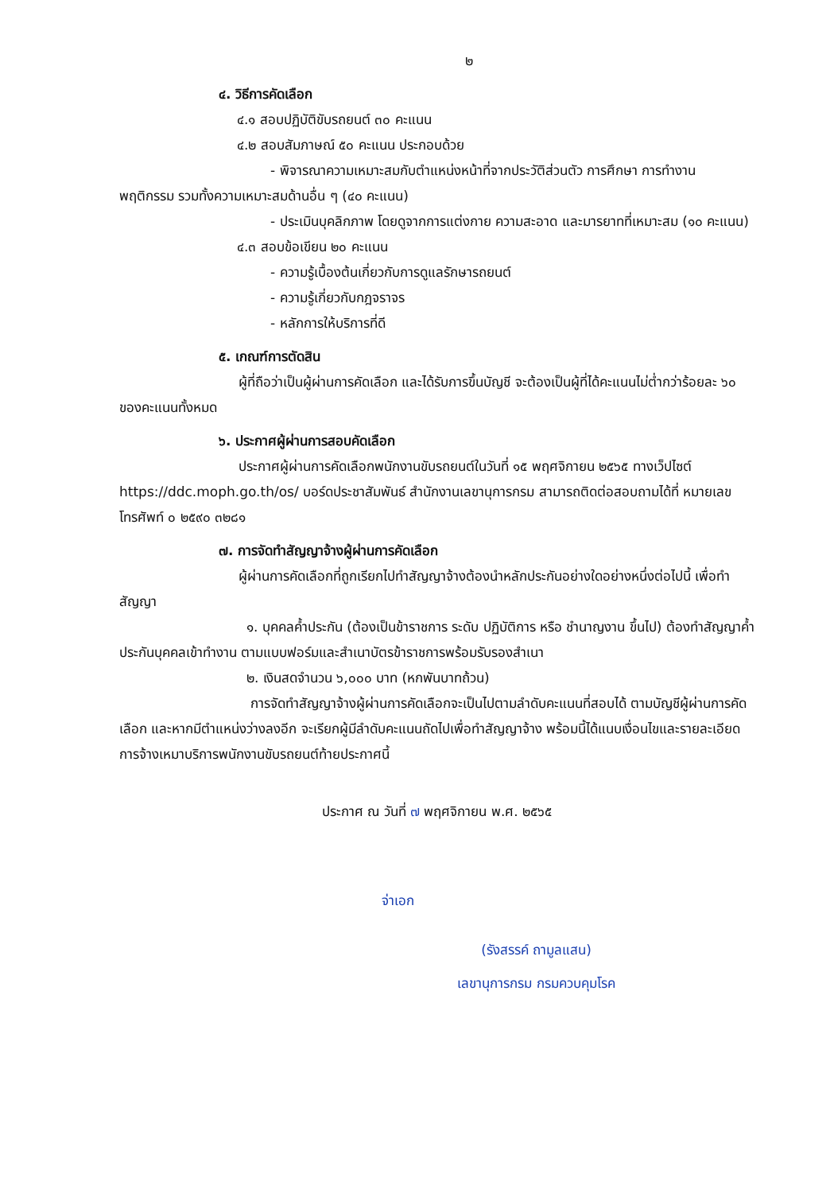๒
๔. วิธีการคัดเลือก
๔.๑ สอบปฏิบัติขับรถยนต์ ๓๐ คะแนน
๔.๒ สอบสัมภาษณ์ ๕๐ คะแนน ประกอบด้วย
- พิจารณาความเหมาะสมกับตำแหน่งหน้าที่จากประวัติส่วนตัว การศึกษา การทำงาน พฤติกรรม รวมทั้งความเหมาะสมด้านอื่น ๆ (๔๐ คะแนน)
- ประเมินบุคลิกภาพ โดยดูจากการแต่งกาย ความสะอาด และมารยาทที่เหมาะสม (๑๐ คะแนน)
๔.๓ สอบข้อเขียน ๒๐ คะแนน
- ความรู้เบื้องต้นเกี่ยวกับการดูแลรักษารถยนต์
- ความรู้เกี่ยวกับกฎจราจร
- หลักการให้บริการที่ดี
๕. เกณฑ์การตัดสิน
ผู้ที่ถือว่าเป็นผู้ผ่านการคัดเลือก และได้รับการขึ้นบัญชี จะต้องเป็นผู้ที่ได้คะแนนไม่ต่ำกว่าร้อยละ ๖๐ ของคะแนนทั้งหมด
๖. ประกาศผู้ผ่านการสอบคัดเลือก
ประกาศผู้ผ่านการคัดเลือกพนักงานขับรถยนต์ในวันที่ ๑๕ พฤศจิกายน ๒๕๖๕ ทางเว็ปไซต์ https://ddc.moph.go.th/os/ บอร์ดประชาสัมพันธ์ สำนักงานเลขานุการกรม สามารถติดต่อสอบถามได้ที่ หมายเลขโทรศัพท์ ๐ ๒๕๙๐ ๓๒๘๑
๗. การจัดทำสัญญาจ้างผู้ผ่านการคัดเลือก
ผู้ผ่านการคัดเลือกที่ถูกเรียกไปทำสัญญาจ้างต้องนำหลักประกันอย่างใดอย่างหนึ่งต่อไปนี้ เพื่อทำสัญญา
๑. บุคคลค้ำประกัน (ต้องเป็นข้าราชการ ระดับ ปฏิบัติการ หรือ ชำนาญงาน ขึ้นไป) ต้องทำสัญญาค้ำประกันบุคคลเข้าทำงาน ตามแบบฟอร์มและสำเนาบัตรข้าราชการพร้อมรับรองสำเนา
๒. เงินสดจำนวน ๖,๐๐๐ บาท (หกพันบาทถ้วน)
การจัดทำสัญญาจ้างผู้ผ่านการคัดเลือกจะเป็นไปตามลำดับคะแนนที่สอบได้ ตามบัญชีผู้ผ่านการคัดเลือก และหากมีตำแหน่งว่างลงอีก จะเรียกผู้มีลำดับคะแนนถัดไปเพื่อทำสัญญาจ้าง พร้อมนี้ได้แนบเงื่อนไขและรายละเอียด การจ้างเหมาบริการพนักงานขับรถยนต์ท้ายประกาศนี้
ประกาศ ณ วันที่ ๗ พฤศจิกายน พ.ศ. ๒๕๖๕
จ่าเอก
(รังสรรค์ ถามูลแสน)
เลขานุการกรม กรมควบคุมโรค